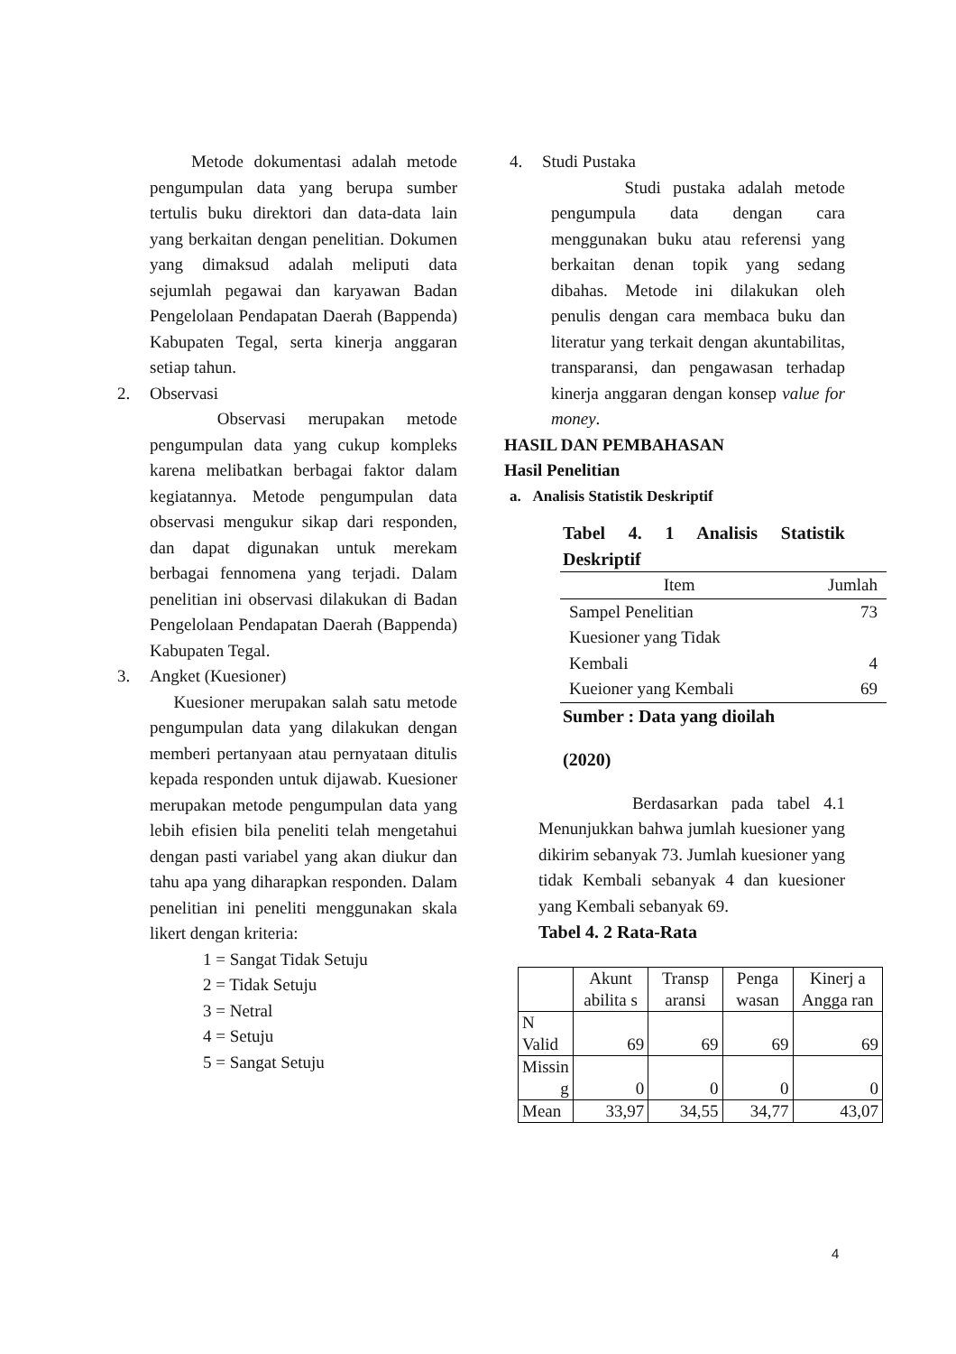Metode dokumentasi adalah metode pengumpulan data yang berupa sumber tertulis buku direktori dan data-data lain yang berkaitan dengan penelitian. Dokumen yang dimaksud adalah meliputi data sejumlah pegawai dan karyawan Badan Pengelolaan Pendapatan Daerah (Bappenda) Kabupaten Tegal, serta kinerja anggaran setiap tahun.
2. Observasi
Observasi merupakan metode pengumpulan data yang cukup kompleks karena melibatkan berbagai faktor dalam kegiatannya. Metode pengumpulan data observasi mengukur sikap dari responden, dan dapat digunakan untuk merekam berbagai fennomena yang terjadi. Dalam penelitian ini observasi dilakukan di Badan Pengelolaan Pendapatan Daerah (Bappenda) Kabupaten Tegal.
3. Angket (Kuesioner)
Kuesioner merupakan salah satu metode pengumpulan data yang dilakukan dengan memberi pertanyaan atau pernyataan ditulis kepada responden untuk dijawab. Kuesioner merupakan metode pengumpulan data yang lebih efisien bila peneliti telah mengetahui dengan pasti variabel yang akan diukur dan tahu apa yang diharapkan responden. Dalam penelitian ini peneliti menggunakan skala likert dengan kriteria:
1 = Sangat Tidak Setuju
2 = Tidak Setuju
3 = Netral
4 = Setuju
5 = Sangat Setuju
4. Studi Pustaka
Studi pustaka adalah metode pengumpula data dengan cara menggunakan buku atau referensi yang berkaitan denan topik yang sedang dibahas. Metode ini dilakukan oleh penulis dengan cara membaca buku dan literatur yang terkait dengan akuntabilitas, transparansi, dan pengawasan terhadap kinerja anggaran dengan konsep value for money.
HASIL DAN PEMBAHASAN
Hasil Penelitian
a. Analisis Statistik Deskriptif
Tabel 4. 1 Analisis Statistik Deskriptif
| Item | Jumlah |
| --- | --- |
| Sampel Penelitian | 73 |
| Kuesioner yang Tidak Kembali | 4 |
| Kueioner yang Kembali | 69 |
Sumber : Data yang dioilah
(2020)
Berdasarkan pada tabel 4.1 Menunjukkan bahwa jumlah kuesioner yang dikirim sebanyak 73. Jumlah kuesioner yang tidak Kembali sebanyak 4 dan kuesioner yang Kembali sebanyak 69.
Tabel 4. 2 Rata-Rata
| | Akunt abilita s | Transp aransi | Penga wasan | Kinerj a Angga ran |
| N Valid | 69 | 69 | 69 | 69 |
| Missin g | 0 | 0 | 0 | 0 |
| Mean | 33,97 | 34,55 | 34,77 | 43,07 |
4